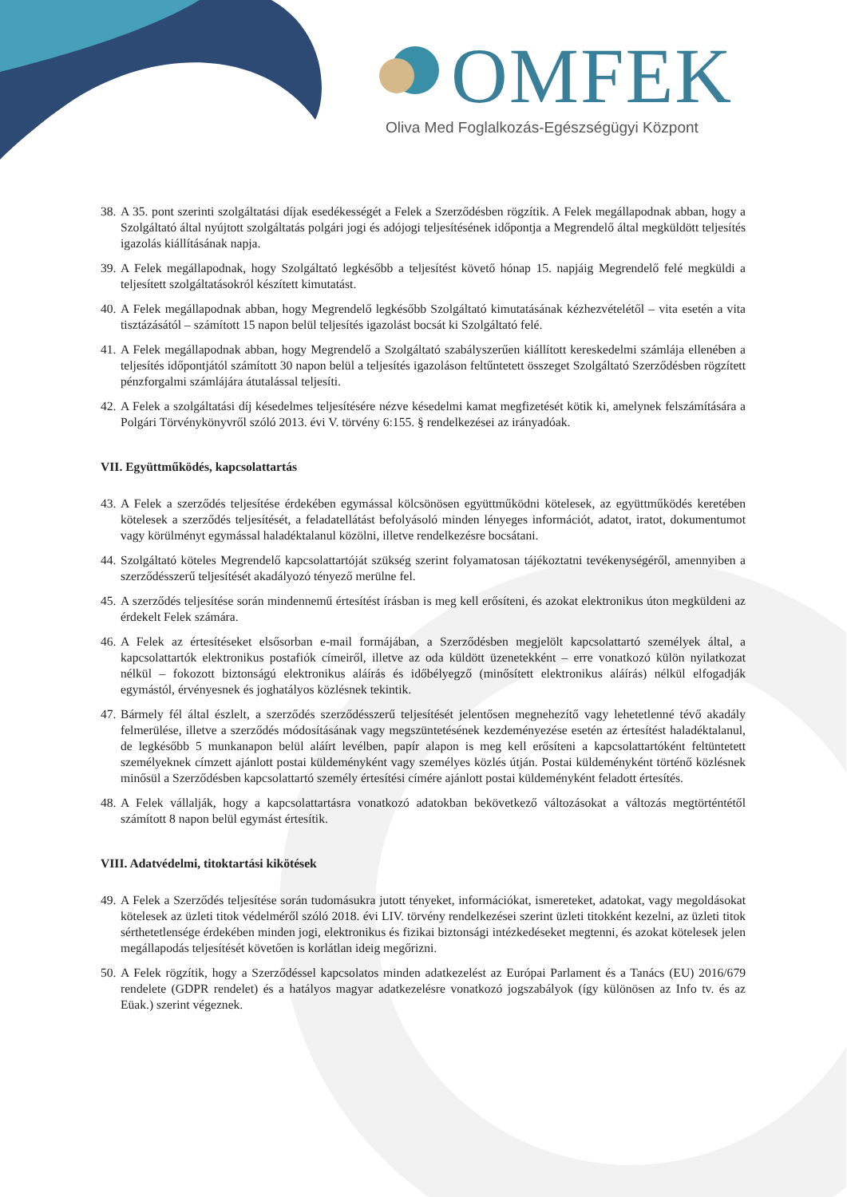OMFEK
Oliva Med Foglalkozás-Egészségügyi Központ
38. A 35. pont szerinti szolgáltatási díjak esedékességét a Felek a Szerződésben rögzítik. A Felek megállapodnak abban, hogy a Szolgáltató által nyújtott szolgáltatás polgári jogi és adójogi teljesítésének időpontja a Megrendelő által megküldött teljesítés igazolás kiállításának napja.
39. A Felek megállapodnak, hogy Szolgáltató legkésőbb a teljesítést követő hónap 15. napjáig Megrendelő felé megküldi a teljesített szolgáltatásokról készített kimutatást.
40. A Felek megállapodnak abban, hogy Megrendelő legkésőbb Szolgáltató kimutatásának kézhezvételétől – vita esetén a vita tisztázásától – számított 15 napon belül teljesítés igazolást bocsát ki Szolgáltató felé.
41. A Felek megállapodnak abban, hogy Megrendelő a Szolgáltató szabályszerűen kiállított kereskedelmi számlája ellenében a teljesítés időpontjától számított 30 napon belül a teljesítés igazoláson feltűntetett összeget Szolgáltató Szerződésben rögzített pénzforgalmi számlájára átutalással teljesíti.
42. A Felek a szolgáltatási díj késedelmes teljesítésére nézve késedelmi kamat megfizetését kötik ki, amelynek felszámítására a Polgári Törvénykönyvről szóló 2013. évi V. törvény 6:155. § rendelkezései az irányadóak.
VII. Együttműködés, kapcsolattartás
43. A Felek a szerződés teljesítése érdekében egymással kölcsönösen együttműködni kötelesek, az együttműködés keretében kötelesek a szerződés teljesítését, a feladatellátást befolyásoló minden lényeges információt, adatot, iratot, dokumentumot vagy körülményt egymással haladéktalanul közölni, illetve rendelkezésre bocsátani.
44. Szolgáltató köteles Megrendelő kapcsolattartóját szükség szerint folyamatosan tájékoztatni tevékenységéről, amennyiben a szerződésszerű teljesítését akadályozó tényező merülne fel.
45. A szerződés teljesítése során mindennemű értesítést írásban is meg kell erősíteni, és azokat elektronikus úton megküldeni az érdekelt Felek számára.
46. A Felek az értesítéseket elsősorban e-mail formájában, a Szerződésben megjelölt kapcsolattartó személyek által, a kapcsolattartók elektronikus postafiók címeiről, illetve az oda küldött üzenetekként – erre vonatkozó külön nyilatkozat nélkül – fokozott biztonságú elektronikus aláírás és időbélyegző (minősített elektronikus aláírás) nélkül elfogadják egymástól, érvényesnek és joghatályos közlésnek tekintik.
47. Bármely fél által észlelt, a szerződés szerződésszerű teljesítését jelentősen megnehezítő vagy lehetetlenné tévő akadály felmerülése, illetve a szerződés módosításának vagy megszüntetésének kezdeményezése esetén az értesítést haladéktalanul, de legkésőbb 5 munkanapon belül aláírt levélben, papír alapon is meg kell erősíteni a kapcsolattartóként feltüntetett személyeknek címzett ajánlott postai küldeményként vagy személyes közlés útján. Postai küldeményként történő közlésnek minősül a Szerződésben kapcsolattartó személy értesítési címére ajánlott postai küldeményként feladott értesítés.
48. A Felek vállalják, hogy a kapcsolattartásra vonatkozó adatokban bekövetkező változásokat a változás megtörténtétől számított 8 napon belül egymást értesítik.
VIII. Adatvédelmi, titoktartási kikötések
49. A Felek a Szerződés teljesítése során tudomásukra jutott tényeket, információkat, ismereteket, adatokat, vagy megoldásokat kötelesek az üzleti titok védelméről szóló 2018. évi LIV. törvény rendelkezései szerint üzleti titokként kezelni, az üzleti titok sérthetetlensége érdekében minden jogi, elektronikus és fizikai biztonsági intézkedéseket megtenni, és azokat kötelesek jelen megállapodás teljesítését követően is korlátlan ideig megőrizni.
50. A Felek rögzítik, hogy a Szerződéssel kapcsolatos minden adatkezelést az Európai Parlament és a Tanács (EU) 2016/679 rendelete (GDPR rendelet) és a hatályos magyar adatkezelésre vonatkozó jogszabályok (így különösen az Info tv. és az Eüak.) szerint végeznek.